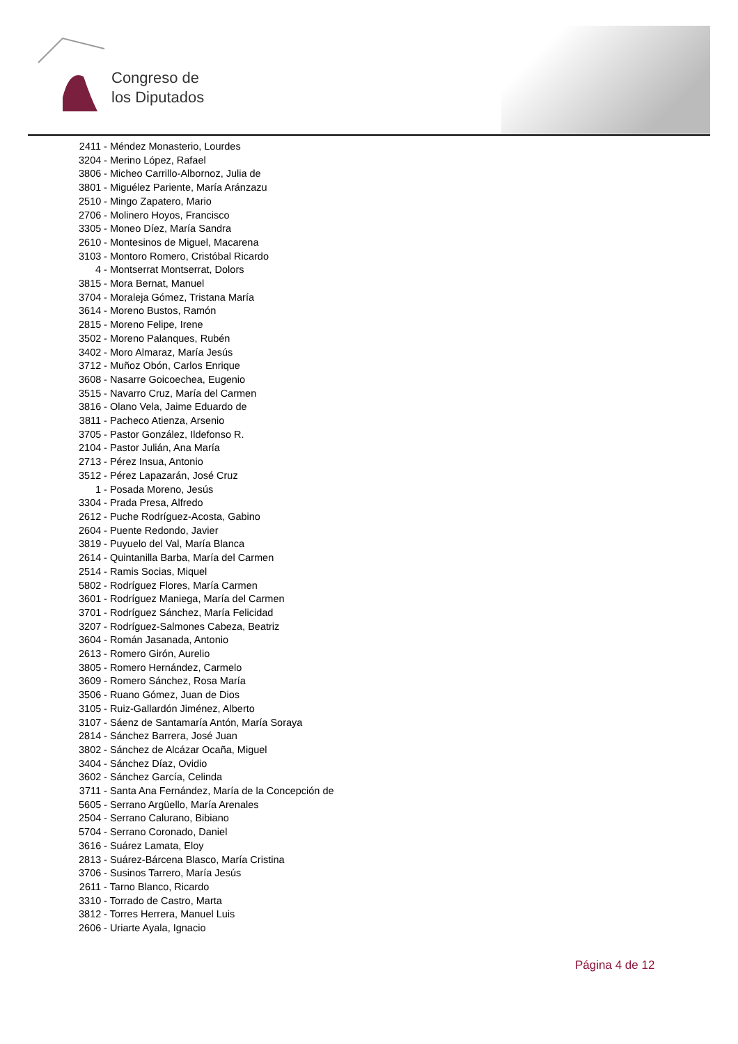Congreso de
los Diputados
2411 - Méndez Monasterio, Lourdes
3204 - Merino López, Rafael
3806 - Micheo Carrillo-Albornoz, Julia de
3801 - Miguélez Pariente, María Aránzazu
2510 - Mingo Zapatero, Mario
2706 - Molinero Hoyos, Francisco
3305 - Moneo Díez, María Sandra
2610 - Montesinos de Miguel, Macarena
3103 - Montoro Romero, Cristóbal Ricardo
4 - Montserrat Montserrat, Dolors
3815 - Mora Bernat, Manuel
3704 - Moraleja Gómez, Tristana María
3614 - Moreno Bustos, Ramón
2815 - Moreno Felipe, Irene
3502 - Moreno Palanques, Rubén
3402 - Moro Almaraz, María Jesús
3712 - Muñoz Obón, Carlos Enrique
3608 - Nasarre Goicoechea, Eugenio
3515 - Navarro Cruz, María del Carmen
3816 - Olano Vela, Jaime Eduardo de
3811 - Pacheco Atienza, Arsenio
3705 - Pastor González, Ildefonso R.
2104 - Pastor Julián, Ana María
2713 - Pérez Insua, Antonio
3512 - Pérez Lapazarán, José Cruz
1 - Posada Moreno, Jesús
3304 - Prada Presa, Alfredo
2612 - Puche Rodríguez-Acosta, Gabino
2604 - Puente Redondo, Javier
3819 - Puyuelo del Val, María Blanca
2614 - Quintanilla Barba, María del Carmen
2514 - Ramis Socias, Miquel
5802 - Rodríguez Flores, María Carmen
3601 - Rodríguez Maniega, María del Carmen
3701 - Rodríguez Sánchez, María Felicidad
3207 - Rodríguez-Salmones Cabeza, Beatriz
3604 - Román Jasanada, Antonio
2613 - Romero Girón, Aurelio
3805 - Romero Hernández, Carmelo
3609 - Romero Sánchez, Rosa María
3506 - Ruano Gómez, Juan de Dios
3105 - Ruiz-Gallardón Jiménez, Alberto
3107 - Sáenz de Santamaría Antón, María Soraya
2814 - Sánchez Barrera, José Juan
3802 - Sánchez de Alcázar Ocaña, Miguel
3404 - Sánchez Díaz, Ovidio
3602 - Sánchez García, Celinda
3711 - Santa Ana Fernández, María de la Concepción de
5605 - Serrano Argüello, María Arenales
2504 - Serrano Calurano, Bibiano
5704 - Serrano Coronado, Daniel
3616 - Suárez Lamata, Eloy
2813 - Suárez-Bárcena Blasco, María Cristina
3706 - Susinos Tarrero, María Jesús
2611 - Tarno Blanco, Ricardo
3310 - Torrado de Castro, Marta
3812 - Torres Herrera, Manuel Luis
2606 - Uriarte Ayala, Ignacio
Página 4 de 12